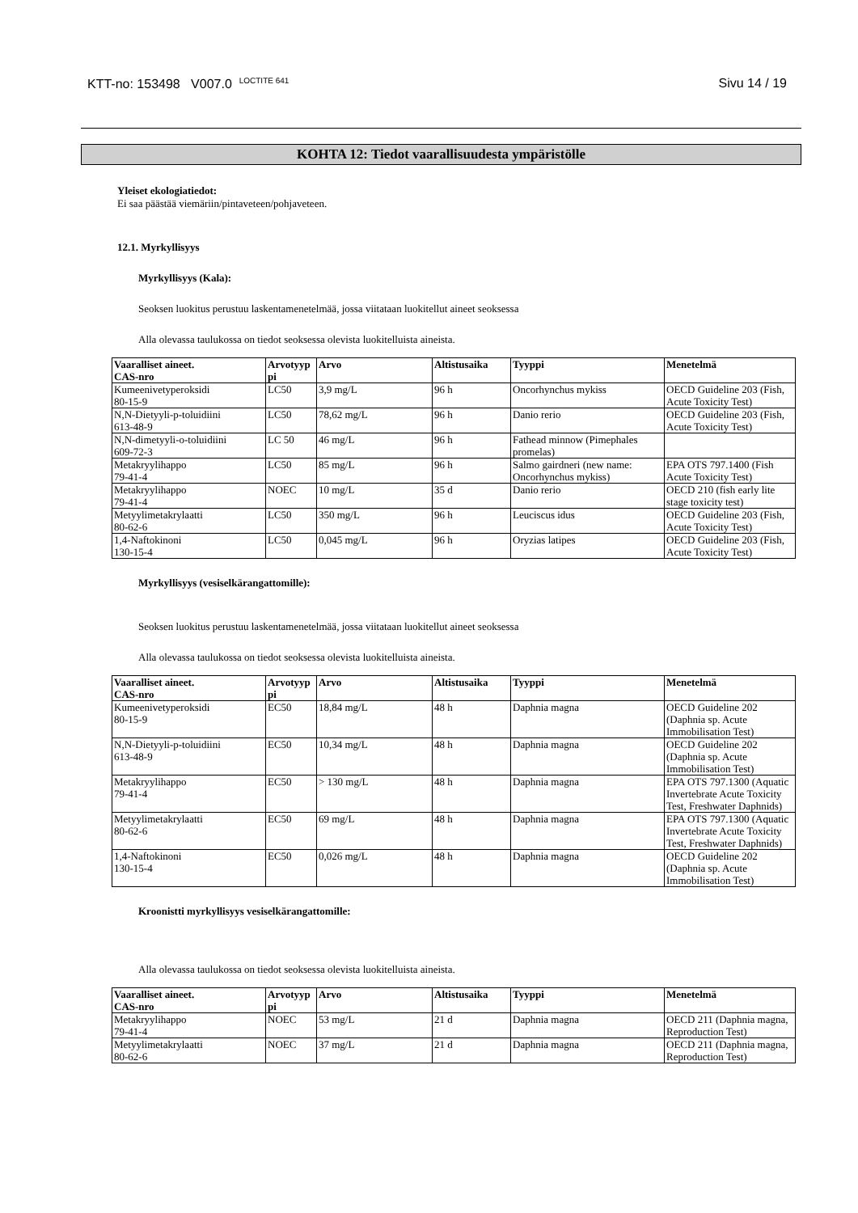KTT-no: 153498 V007.0 <sup>LOCTITE 641</sup>
Sivu 14 / 19
KOHTA 12: Tiedot vaarallisuudesta ympäristölle
Yleiset ekologiatiedot:
Ei saa päästää viemäriin/pintaveteen/pohjaveteen.
12.1. Myrkyllisyys
Myrkyllisyys (Kala):
Seoksen luokitus perustuu laskentamenetelmää, jossa viitataan luokitellut aineet seoksessa
Alla olevassa taulukossa on tiedot seoksessa olevista luokitelluista aineista.
| Vaaralliset aineet. CAS-nro | Arvotyyp pi | Arvo | Altistusaika | Tyyppi | Menetelmä |
| --- | --- | --- | --- | --- | --- |
| Kumeenivetyperoksidi 80-15-9 | LC50 | 3,9 mg/L | 96 h | Oncorhynchus mykiss | OECD Guideline 203 (Fish, Acute Toxicity Test) |
| N,N-Dietyyli-p-toluidiini 613-48-9 | LC50 | 78,62 mg/L | 96 h | Danio rerio | OECD Guideline 203 (Fish, Acute Toxicity Test) |
| N,N-dimetyyli-o-toluidiini 609-72-3 | LC 50 | 46 mg/L | 96 h | Fathead minnow (Pimephales promelas) | |
| Metakryylihappo 79-41-4 | LC50 | 85 mg/L | 96 h | Salmo gairdneri (new name: Oncorhynchus mykiss) | EPA OTS 797.1400 (Fish Acute Toxicity Test) |
| Metakryylihappo 79-41-4 | NOEC | 10 mg/L | 35 d | Danio rerio | OECD 210 (fish early lite stage toxicity test) |
| Metyylimetakrylaatti 80-62-6 | LC50 | 350 mg/L | 96 h | Leuciscus idus | OECD Guideline 203 (Fish, Acute Toxicity Test) |
| 1,4-Naftokinoni 130-15-4 | LC50 | 0,045 mg/L | 96 h | Oryzias latipes | OECD Guideline 203 (Fish, Acute Toxicity Test) |
Myrkyllisyys (vesiselkärangattomille):
Seoksen luokitus perustuu laskentamenetelmää, jossa viitataan luokitellut aineet seoksessa
Alla olevassa taulukossa on tiedot seoksessa olevista luokitelluista aineista.
| Vaaralliset aineet. CAS-nro | Arvotyyp pi | Arvo | Altistusaika | Tyyppi | Menetelmä |
| --- | --- | --- | --- | --- | --- |
| Kumeenivetyperoksidi 80-15-9 | EC50 | 18,84 mg/L | 48 h | Daphnia magna | OECD Guideline 202 (Daphnia sp. Acute Immobilisation Test) |
| N,N-Dietyyli-p-toluidiini 613-48-9 | EC50 | 10,34 mg/L | 48 h | Daphnia magna | OECD Guideline 202 (Daphnia sp. Acute Immobilisation Test) |
| Metakryylihappo 79-41-4 | EC50 | > 130 mg/L | 48 h | Daphnia magna | EPA OTS 797.1300 (Aquatic Invertebrate Acute Toxicity Test, Freshwater Daphnids) |
| Metyylimetakrylaatti 80-62-6 | EC50 | 69 mg/L | 48 h | Daphnia magna | EPA OTS 797.1300 (Aquatic Invertebrate Acute Toxicity Test, Freshwater Daphnids) |
| 1,4-Naftokinoni 130-15-4 | EC50 | 0,026 mg/L | 48 h | Daphnia magna | OECD Guideline 202 (Daphnia sp. Acute Immobilisation Test) |
Kroonistti myrkyllisyys vesiselkärangattomille:
Alla olevassa taulukossa on tiedot seoksessa olevista luokitelluista aineista.
| Vaaralliset aineet. CAS-nro | Arvotyyp pi | Arvo | Altistusaika | Tyyppi | Menetelmä |
| --- | --- | --- | --- | --- | --- |
| Metakryylihappo 79-41-4 | NOEC | 53 mg/L | 21 d | Daphnia magna | OECD 211 (Daphnia magna, Reproduction Test) |
| Metyylimetakrylaatti 80-62-6 | NOEC | 37 mg/L | 21 d | Daphnia magna | OECD 211 (Daphnia magna, Reproduction Test) |